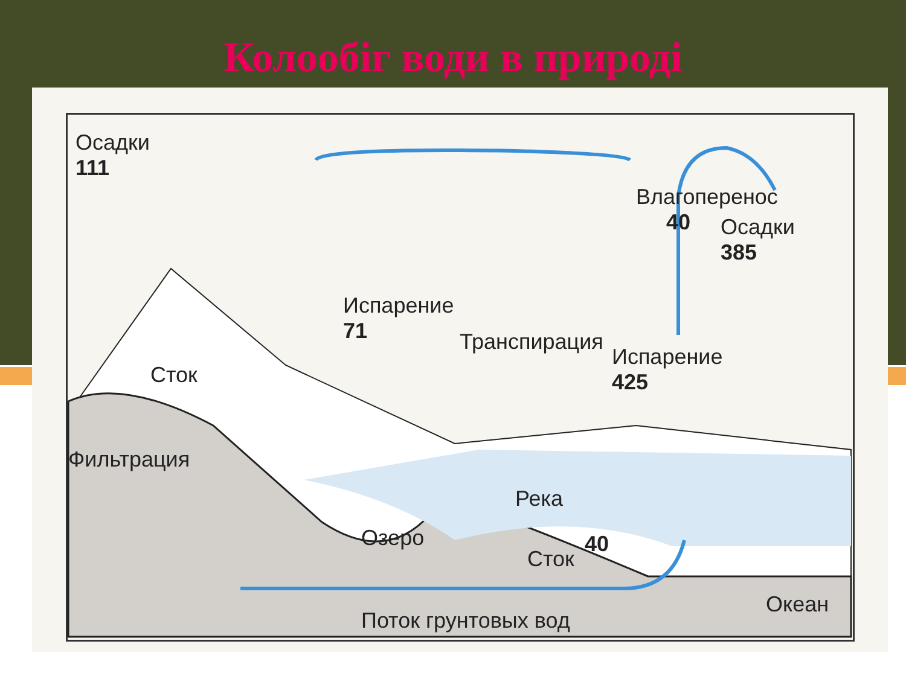Колообіг води в природі
Осадки
111
Влагоперенос
40 Осадки
385
Испарение
71 Транспирация
Испарение
425 Сток
Фильтрация
Река
40 Озеро
Сток
Океан
Поток грунтовых вод